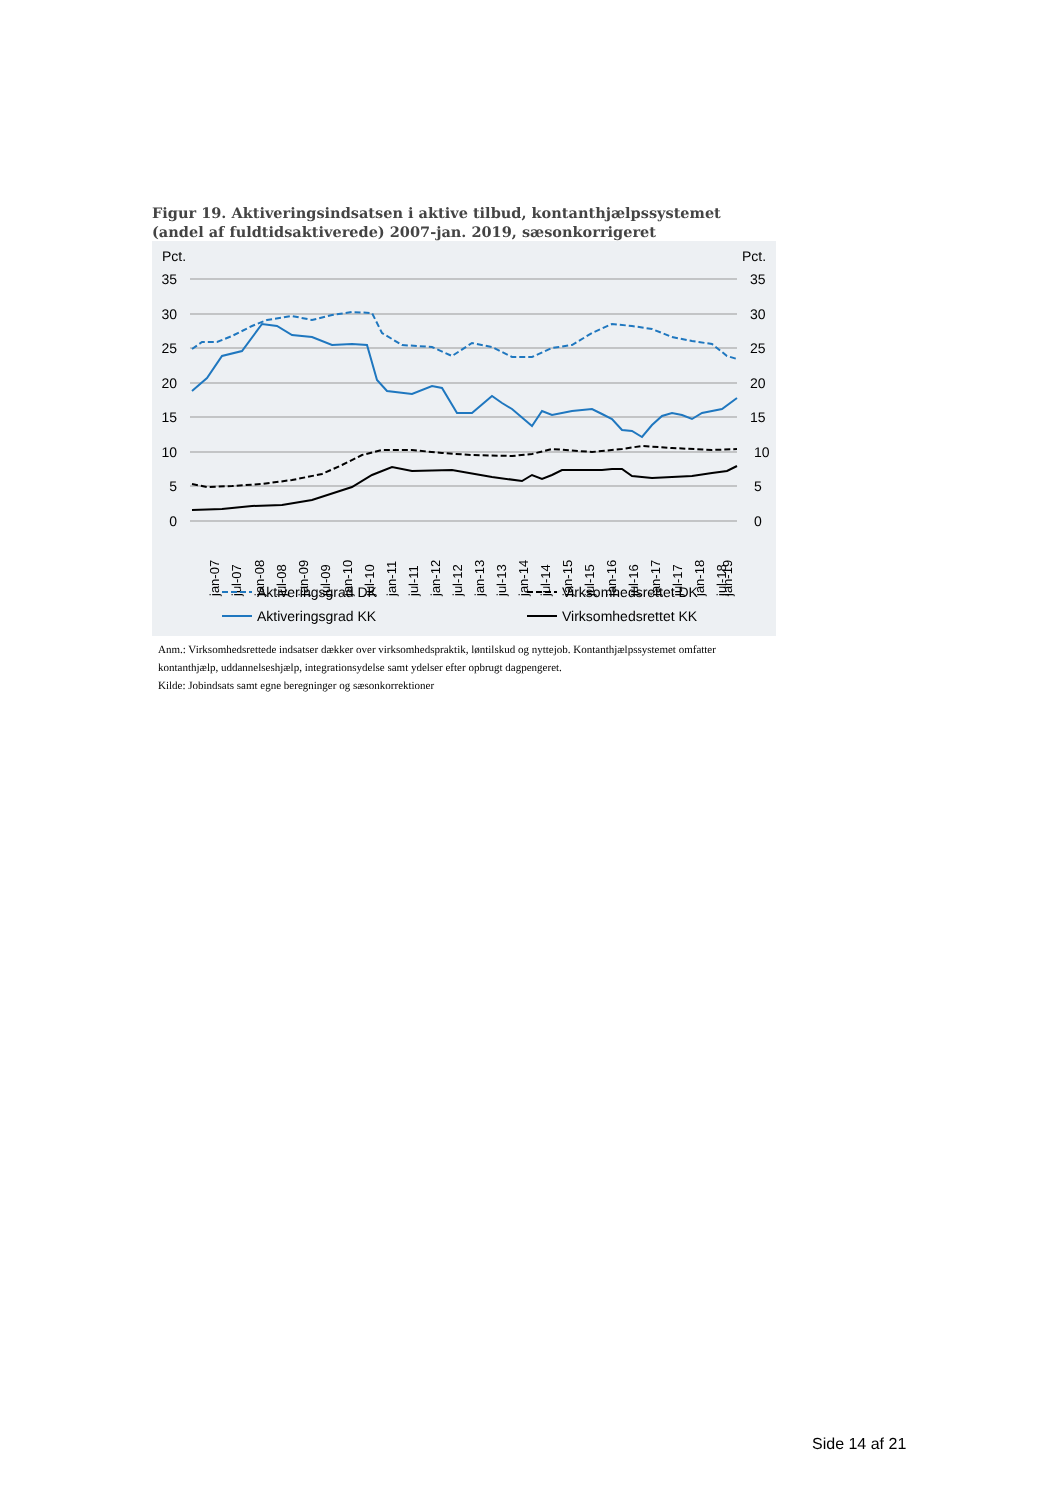Figur 19. Aktiveringsindsatsen i aktive tilbud, kontanthjælpssystemet (andel af fuldtidsaktiverede) 2007-jan. 2019, sæsonkorrigeret
Pct.
Pct.
35
30
25
20
15
10
5
0
35
30
25
20
15
10
5
0
jan-07
jul-07
jan-08
jul-08
jan-09
jul-09
jan-10
jul-10
jan-11
jul-11
jan-12
jul-12
jan-13
jul-13
jan-14
jul-14
jan-15
jul-15
jan-16
jul-16
jan-17
jul-17
jan-18
jul-18
jan-19
Aktiveringsgrad DK
Virksomhedsrettet DK
Aktiveringsgrad KK
Virksomhedsrettet KK
Anm.: Virksomhedsrettede indsatser dækker over virksomhedspraktik, løntilskud og nyttejob. Kontanthjælpssystemet omfatter kontanthjælp, uddannelseshjælp, integrationsydelse samt ydelser efter opbrugt dagpengeret.
Kilde: Jobindsats samt egne beregninger og sæsonkorrektioner
Side 14 af 21